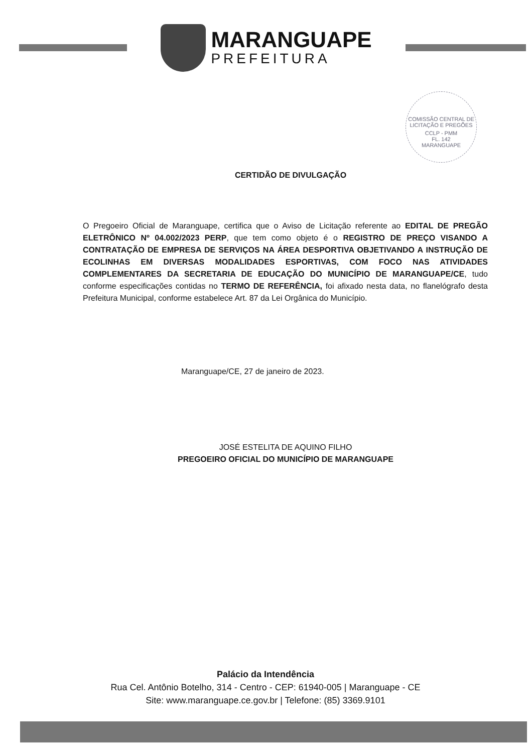MARANGUAPE
PREFEITURA
COMISSÃO CENTRAL DE LICITAÇÃO E PREGÕES
CCLP - PMM
FL. 142
MARANGUAPE
CERTIDÃO DE DIVULGAÇÃO
O Pregoeiro Oficial de Maranguape, certifica que o Aviso de Licitação referente ao EDITAL DE PREGÃO ELETRÔNICO Nº 04.002/2023 PERP, que tem como objeto é o REGISTRO DE PREÇO VISANDO A CONTRATAÇÃO DE EMPRESA DE SERVIÇOS NA ÁREA DESPORTIVA OBJETIVANDO A INSTRUÇÃO DE ECOLINHAS EM DIVERSAS MODALIDADES ESPORTIVAS, COM FOCO NAS ATIVIDADES COMPLEMENTARES DA SECRETARIA DE EDUCAÇÃO DO MUNICÍPIO DE MARANGUAPE/CE, tudo conforme especificações contidas no TERMO DE REFERÊNCIA, foi afixado nesta data, no flanelógrafo desta Prefeitura Municipal, conforme estabelece Art. 87 da Lei Orgânica do Município.
Maranguape/CE, 27 de janeiro de 2023.
JOSÉ ESTELITA DE AQUINO FILHO
PREGOEIRO OFICIAL DO MUNICÍPIO DE MARANGUAPE
Palácio da Intendência
Rua Cel. Antônio Botelho, 314 - Centro - CEP: 61940-005 | Maranguape - CE
Site: www.maranguape.ce.gov.br | Telefone: (85) 3369.9101